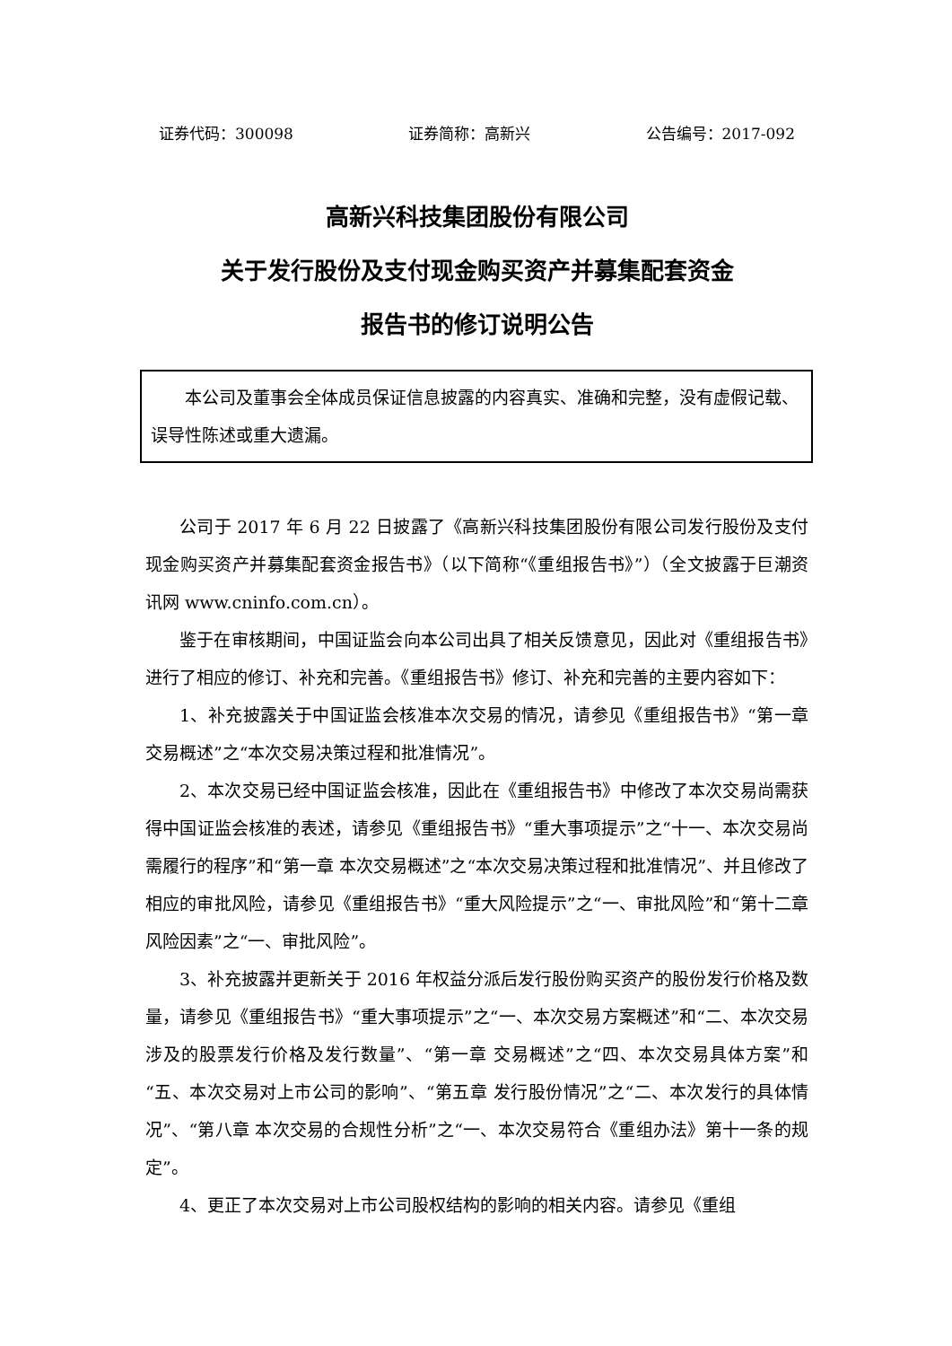证券代码：300098 证券简称：高新兴 公告编号：2017-092
高新兴科技集团股份有限公司
关于发行股份及支付现金购买资产并募集配套资金
报告书的修订说明公告
本公司及董事会全体成员保证信息披露的内容真实、准确和完整，没有虚假记载、误导性陈述或重大遗漏。
公司于 2017 年 6 月 22 日披露了《高新兴科技集团股份有限公司发行股份及支付现金购买资产并募集配套资金报告书》（以下简称“《重组报告书》”）（全文披露于巨潮资讯网 www.cninfo.com.cn）。
鉴于在审核期间，中国证监会向本公司出具了相关反馈意见，因此对《重组报告书》进行了相应的修订、补充和完善。《重组报告书》修订、补充和完善的主要内容如下：
1、补充披露关于中国证监会核准本次交易的情况，请参见《重组报告书》“第一章 交易概述”之“本次交易决策过程和批准情况”。
2、本次交易已经中国证监会核准，因此在《重组报告书》中修改了本次交易尚需获得中国证监会核准的表述，请参见《重组报告书》“重大事项提示”之“十一、本次交易尚需履行的程序”和“第一章 本次交易概述”之“本次交易决策过程和批准情况”、并且修改了相应的审批风险，请参见《重组报告书》“重大风险提示”之“一、审批风险”和“第十二章 风险因素”之“一、审批风险”。
3、补充披露并更新关于 2016 年权益分派后发行股份购买资产的股份发行价格及数量，请参见《重组报告书》“重大事项提示”之“一、本次交易方案概述”和“二、本次交易涉及的股票发行价格及发行数量”、“第一章 交易概述”之“四、本次交易具体方案”和“五、本次交易对上市公司的影响”、“第五章 发行股份情况”之“二、本次发行的具体情况”、“第八章 本次交易的合规性分析”之“一、本次交易符合《重组办法》第十一条的规定”。
4、更正了本次交易对上市公司股权结构的影响的相关内容。请参见《重组